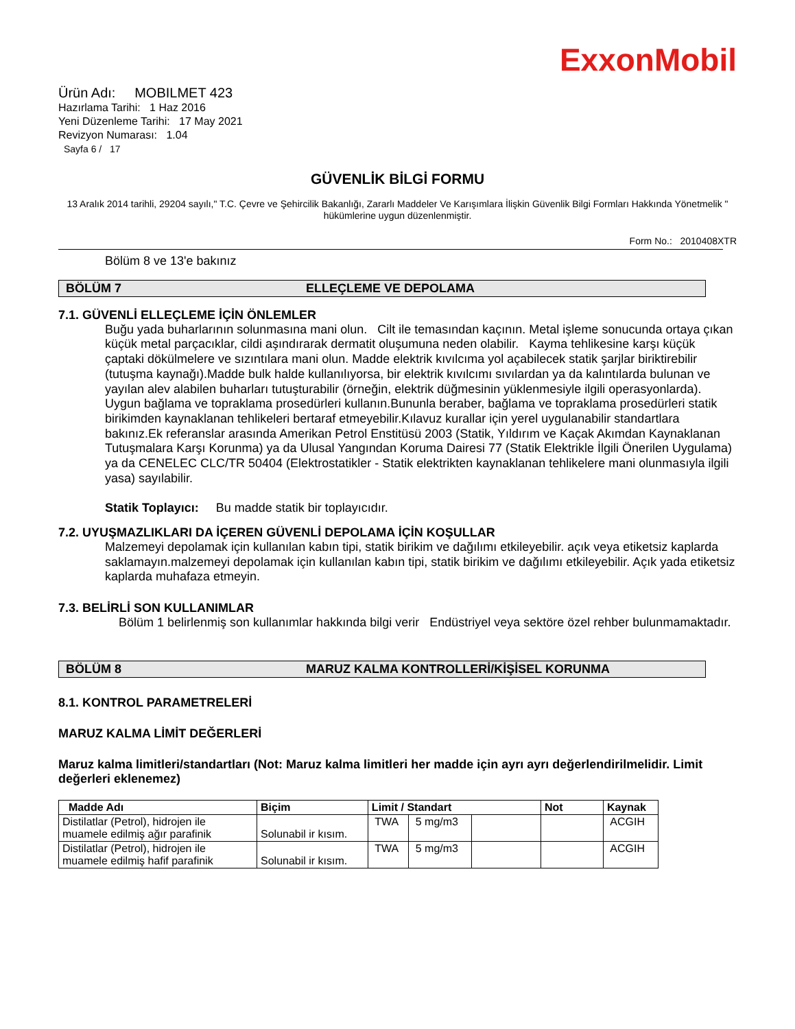ExxonMobil
Ürün Adı: MOBILMET 423
Hazırlama Tarihi: 1 Haz 2016
Yeni Düzenleme Tarihi: 17 May 2021
Revizyon Numarası: 1.04
Sayfa 6 / 17
GÜVENLİK BİLGİ FORMU
13 Aralık 2014 tarihli, 29204 sayılı," T.C. Çevre ve Şehircilik Bakanlığı, Zararlı Maddeler Ve Karışımlara İlişkin Güvenlik Bilgi Formları Hakkında Yönetmelik " hükümlerine uygun düzenlenmiştir.
Form No.: 2010408XTR
Bölüm 8 ve 13'e bakınız
BÖLÜM 7 ELLEÇLEME VE DEPOLAMA
7.1. GÜVENLİ ELLEÇLEME İÇİN ÖNLEMLER
Buğu yada buharlarının solunmasına mani olun. Cilt ile temasından kaçının. Metal işleme sonucunda ortaya çıkan küçük metal parçacıklar, cildi aşındırarak dermatit oluşumuna neden olabilir. Kayma tehlikesine karşı küçük çaptaki dökülmelere ve sızıntılara mani olun. Madde elektrik kıvılcıma yol açabilecek statik şarjlar biriktirebilir (tutuşma kaynağı).Madde bulk halde kullanılıyorsa, bir elektrik kıvılcımı sıvılardan ya da kalıntılarda bulunan ve yayılan alev alabilen buharları tutuşturabilir (örneğin, elektrik düğmesinin yüklenmesiyle ilgili operasyonlarda). Uygun bağlama ve topraklama prosedürleri kullanın.Bununla beraber, bağlama ve topraklama prosedürleri statik birikimden kaynaklanan tehlikeleri bertaraf etmeyebilir.Kılavuz kurallar için yerel uygulanabilir standartlara bakınız.Ek referanslar arasında Amerikan Petrol Enstitüsü 2003 (Statik, Yıldırım ve Kaçak Akımdan Kaynaklanan Tutuşmalara Karşı Korunma) ya da Ulusal Yangından Koruma Dairesi 77 (Statik Elektrikle İlgili Önerilen Uygulama) ya da CENELEC CLC/TR 50404 (Elektrostatikler - Statik elektrikten kaynaklanan tehlikelere mani olunmasıyla ilgili yasa) sayılabilir.
Statik Toplayıcı: Bu madde statik bir toplayıcıdır.
7.2. UYUŞMAZLIKLARI DA İÇEREN GÜVENLİ DEPOLAMA İÇİN KOŞULLAR
Malzemeyi depolamak için kullanılan kabın tipi, statik birikim ve dağılımı etkileyebilir. açık veya etiketsiz kaplarda saklamayın.malzemeyi depolamak için kullanılan kabın tipi, statik birikim ve dağılımı etkileyebilir. Açık yada etiketsiz kaplarda muhafaza etmeyin.
7.3. BELİRLİ SON KULLANIMLAR
Bölüm 1 belirlenmiş son kullanımlar hakkında bilgi verir Endüstriyel veya sektöre özel rehber bulunmamaktadır.
BÖLÜM 8 MARUZ KALMA KONTROLLERİ/KİŞİSEL KORUNMA
8.1. KONTROL PARAMETRELERİ
MARUZ KALMA LİMİT DEĞERLERİ
Maruz kalma limitleri/standartları (Not: Maruz kalma limitleri her madde için ayrı ayrı değerlendirilmelidir. Limit değerleri eklenemez)
| Madde Adı | Biçim | Limit / Standart | | | Not | Kaynak |
| --- | --- | --- | --- | --- | --- | --- |
| Distilatlar (Petrol), hidrojen ile muamele edilmiş ağır parafinik | Solunabil ir kısım. | TWA | 5 mg/m3 | | | ACGIH |
| Distilatlar (Petrol), hidrojen ile muamele edilmiş hafif parafinik | Solunabil ir kısım. | TWA | 5 mg/m3 | | | ACGIH |